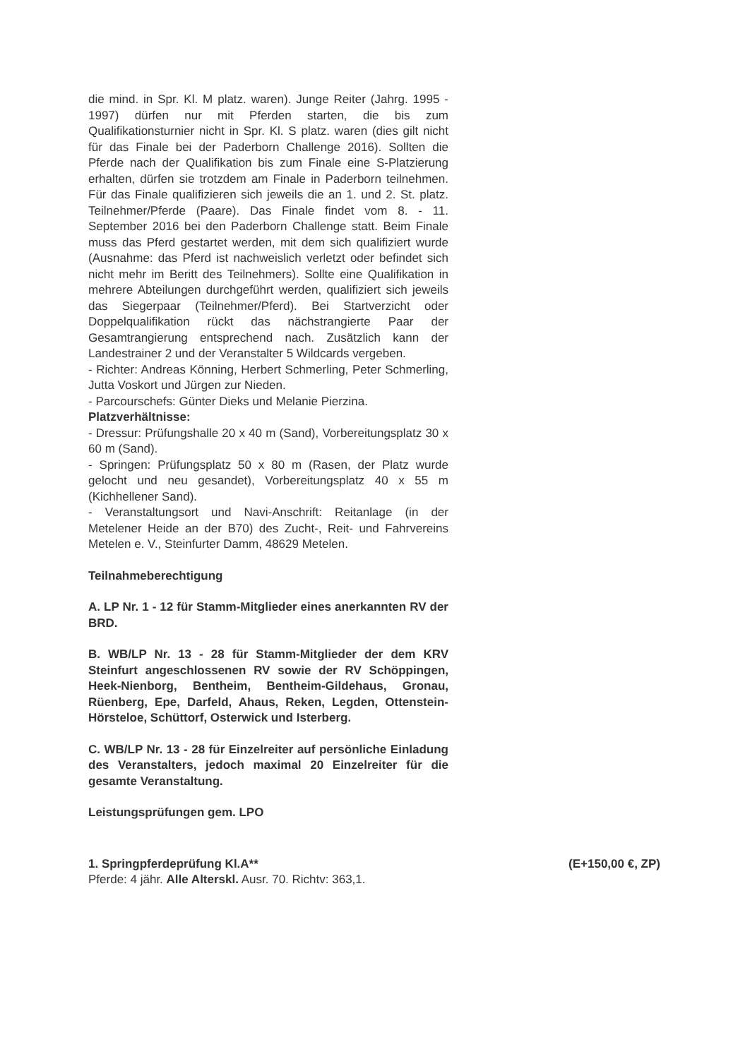die mind. in Spr. Kl. M platz. waren). Junge Reiter (Jahrg. 1995 - 1997) dürfen nur mit Pferden starten, die bis zum Qualifikationsturnier nicht in Spr. Kl. S platz. waren (dies gilt nicht für das Finale bei der Paderborn Challenge 2016). Sollten die Pferde nach der Qualifikation bis zum Finale eine S-Platzierung erhalten, dürfen sie trotzdem am Finale in Paderborn teilnehmen. Für das Finale qualifizieren sich jeweils die an 1. und 2. St. platz. Teilnehmer/Pferde (Paare). Das Finale findet vom 8. - 11. September 2016 bei den Paderborn Challenge statt. Beim Finale muss das Pferd gestartet werden, mit dem sich qualifiziert wurde (Ausnahme: das Pferd ist nachweislich verletzt oder befindet sich nicht mehr im Beritt des Teilnehmers). Sollte eine Qualifikation in mehrere Abteilungen durchgeführt werden, qualifiziert sich jeweils das Siegerpaar (Teilnehmer/Pferd). Bei Startverzicht oder Doppelqualifikation rückt das nächstrangierte Paar der Gesamtrangierung entsprechend nach. Zusätzlich kann der Landestrainer 2 und der Veranstalter 5 Wildcards vergeben.
- Richter: Andreas Könning, Herbert Schmerling, Peter Schmerling, Jutta Voskort und Jürgen zur Nieden.
- Parcourschefs: Günter Dieks und Melanie Pierzina.
Platzverhältnisse:
- Dressur: Prüfungshalle 20 x 40 m (Sand), Vorbereitungsplatz 30 x 60 m (Sand).
- Springen: Prüfungsplatz 50 x 80 m (Rasen, der Platz wurde gelocht und neu gesandet), Vorbereitungsplatz 40 x 55 m (Kichhellener Sand).
- Veranstaltungsort und Navi-Anschrift: Reitanlage (in der Metelener Heide an der B70) des Zucht-, Reit- und Fahrvereins Metelen e. V., Steinfurter Damm, 48629 Metelen.
Teilnahmeberechtigung
A. LP Nr. 1 - 12 für Stamm-Mitglieder eines anerkannten RV der BRD.
B. WB/LP Nr. 13 - 28 für Stamm-Mitglieder der dem KRV Steinfurt angeschlossenen RV sowie der RV Schöppingen, Heek-Nienborg, Bentheim, Bentheim-Gildehaus, Gronau, Rüenberg, Epe, Darfeld, Ahaus, Reken, Legden, Ottenstein-Hörsteloe, Schüttorf, Osterwick und Isterberg.
C. WB/LP Nr. 13 - 28 für Einzelreiter auf persönliche Einladung des Veranstalters, jedoch maximal 20 Einzelreiter für die gesamte Veranstaltung.
Leistungsprüfungen gem. LPO
1. Springpferdeprüfung Kl.A** (E+150,00 €, ZP)
Pferde: 4 jähr. Alle Alterskl. Ausr. 70. Richtv: 363,1.